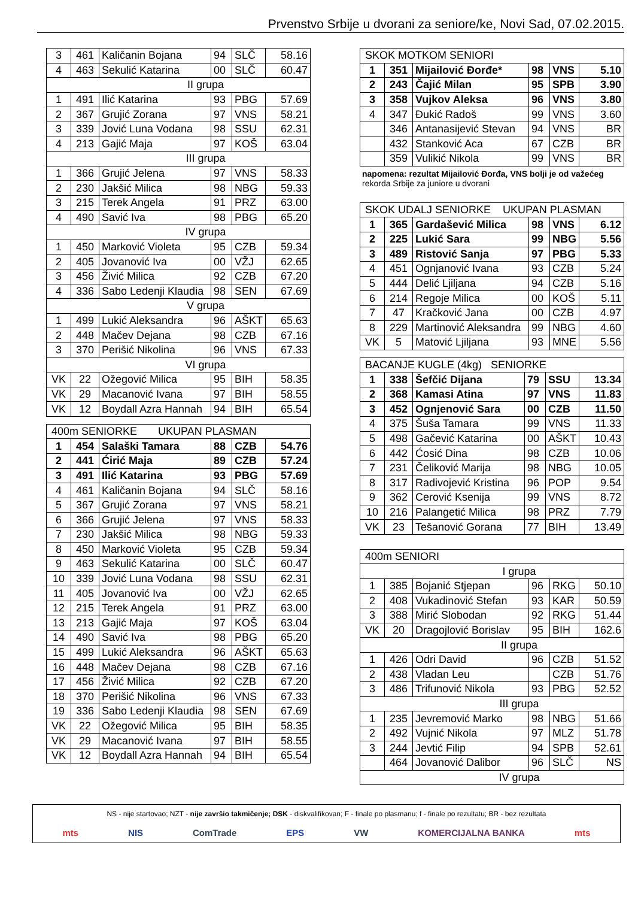Prvenstvo Srbije u dvorani za seniore/ke, Novi Sad, 07.02.2015.
| 3 | 461 | Kaličanin Bojana | 94 | SLČ | 58.16 |
| 4 | 463 | Sekulić Katarina | 00 | SLČ | 60.47 |
| II grupa | | | | | |
| 1 | 491 | Ilić Katarina | 93 | PBG | 57.69 |
| 2 | 367 | Grujić Zorana | 97 | VNS | 58.21 |
| 3 | 339 | Jović Luna Vodana | 98 | SSU | 62.31 |
| 4 | 213 | Gajić Maja | 97 | KOŠ | 63.04 |
| III grupa | | | | | |
| 1 | 366 | Grujić Jelena | 97 | VNS | 58.33 |
| 2 | 230 | Jakšić Milica | 98 | NBG | 59.33 |
| 3 | 215 | Terek Angela | 91 | PRZ | 63.00 |
| 4 | 490 | Savić Iva | 98 | PBG | 65.20 |
| IV grupa | | | | | |
| 1 | 450 | Marković Violeta | 95 | CZB | 59.34 |
| 2 | 405 | Jovanović Iva | 00 | VŽJ | 62.65 |
| 3 | 456 | Živić Milica | 92 | CZB | 67.20 |
| 4 | 336 | Sabo Ledenji Klaudia | 98 | SEN | 67.69 |
| V grupa | | | | | |
| 1 | 499 | Lukić Aleksandra | 96 | AŠKT | 65.63 |
| 2 | 448 | Mačev Dejana | 98 | CZB | 67.16 |
| 3 | 370 | Perišić Nikolina | 96 | VNS | 67.33 |
| VI grupa | | | | | |
| VK | 22 | Ožegović Milica | 95 | BIH | 58.35 |
| VK | 29 | Macanović Ivana | 97 | BIH | 58.55 |
| VK | 12 | Boydall Azra Hannah | 94 | BIH | 65.54 |
| 400m SENIORKE UKUPAN PLASMAN | | | | | |
| 1 | 454 | Salaški Tamara | 88 | CZB | 54.76 |
| 2 | 441 | Ćirić Maja | 89 | CZB | 57.24 |
| 3 | 491 | Ilić Katarina | 93 | PBG | 57.69 |
| 4 | 461 | Kaličanin Bojana | 94 | SLČ | 58.16 |
| 5 | 367 | Grujić Zorana | 97 | VNS | 58.21 |
| 6 | 366 | Grujić Jelena | 97 | VNS | 58.33 |
| 7 | 230 | Jakšić Milica | 98 | NBG | 59.33 |
| 8 | 450 | Marković Violeta | 95 | CZB | 59.34 |
| 9 | 463 | Sekulić Katarina | 00 | SLČ | 60.47 |
| 10 | 339 | Jović Luna Vodana | 98 | SSU | 62.31 |
| 11 | 405 | Jovanović Iva | 00 | VŽJ | 62.65 |
| 12 | 215 | Terek Angela | 91 | PRZ | 63.00 |
| 13 | 213 | Gajić Maja | 97 | KOŠ | 63.04 |
| 14 | 490 | Savić Iva | 98 | PBG | 65.20 |
| 15 | 499 | Lukić Aleksandra | 96 | AŠKT | 65.63 |
| 16 | 448 | Mačev Dejana | 98 | CZB | 67.16 |
| 17 | 456 | Živić Milica | 92 | CZB | 67.20 |
| 18 | 370 | Perišić Nikolina | 96 | VNS | 67.33 |
| 19 | 336 | Sabo Ledenji Klaudia | 98 | SEN | 67.69 |
| VK | 22 | Ožegović Milica | 95 | BIH | 58.35 |
| VK | 29 | Macanović Ivana | 97 | BIH | 58.55 |
| VK | 12 | Boydall Azra Hannah | 94 | BIH | 65.54 |
| SKOK MOTKOM SENIORI | | | | | |
| 1 | 351 | Mijailović Đorđe* | 98 | VNS | 5.10 |
| 2 | 243 | Čajić Milan | 95 | SPB | 3.90 |
| 3 | 358 | Vujkov Aleksa | 96 | VNS | 3.80 |
| 4 | 347 | Đukić Radoš | 99 | VNS | 3.60 |
| | 346 | Antanasijević Stevan | 94 | VNS | BR |
| | 432 | Stanković Aca | 67 | CZB | BR |
| | 359 | Vulikić Nikola | 99 | VNS | BR |
napomena: rezultat Mijailović Đorđa, VNS bolji je od važećeg
rekorda Srbije za juniore u dvorani
| SKOK UDALJ SENIORKE UKUPAN PLASMAN | | | | | |
| 1 | 365 | Gardašević Milica | 98 | VNS | 6.12 |
| 2 | 225 | Lukić Sara | 99 | NBG | 5.56 |
| 3 | 489 | Ristović Sanja | 97 | PBG | 5.33 |
| 4 | 451 | Ognjanović Ivana | 93 | CZB | 5.24 |
| 5 | 444 | Delić Ljiljana | 94 | CZB | 5.16 |
| 6 | 214 | Regoje Milica | 00 | KOŠ | 5.11 |
| 7 | 47 | Kračković Jana | 00 | CZB | 4.97 |
| 8 | 229 | Martinović Aleksandra | 99 | NBG | 4.60 |
| VK | 5 | Matović Ljiljana | 93 | MNE | 5.56 |
| BACANJE KUGLE (4kg) SENIORKE | | | | | |
| 1 | 338 | Šefčić Dijana | 79 | SSU | 13.34 |
| 2 | 368 | Kamasi Atina | 97 | VNS | 11.83 |
| 3 | 452 | Ognjenović Sara | 00 | CZB | 11.50 |
| 4 | 375 | Šuša Tamara | 99 | VNS | 11.33 |
| 5 | 498 | Gačević Katarina | 00 | AŠKT | 10.43 |
| 6 | 442 | Ćosić Dina | 98 | CZB | 10.06 |
| 7 | 231 | Čeliković Marija | 98 | NBG | 10.05 |
| 8 | 317 | Radivojević Kristina | 96 | POP | 9.54 |
| 9 | 362 | Cerović Ksenija | 99 | VNS | 8.72 |
| 10 | 216 | Palangetić Milica | 98 | PRZ | 7.79 |
| VK | 23 | Tešanović Gorana | 77 | BIH | 13.49 |
| 400m SENIORI | | | | | |
| I grupa | | | | | |
| 1 | 385 | Bojanić Stjepan | 96 | RKG | 50.10 |
| 2 | 408 | Vukadinović Stefan | 93 | KAR | 50.59 |
| 3 | 388 | Mirić Slobodan | 92 | RKG | 51.44 |
| VK | 20 | Dragojlović Borislav | 95 | BIH | 162.6 |
| II grupa | | | | | |
| 1 | 426 | Odri David | 96 | CZB | 51.52 |
| 2 | 438 | Vladan Leu | | CZB | 51.76 |
| 3 | 486 | Trifunović Nikola | 93 | PBG | 52.52 |
| III grupa | | | | | |
| 1 | 235 | Jevremović Marko | 98 | NBG | 51.66 |
| 2 | 492 | Vujnić Nikola | 97 | MLZ | 51.78 |
| 3 | 244 | Jevtić Filip | 94 | SPB | 52.61 |
| | 464 | Jovanović Dalibor | 96 | SLČ | NS |
| IV grupa | | | | | |
NS - nije startovao; NZT - nije završio takmičenje; DSK - diskvalifikovan; F - finale po plasmanu; f - finale po rezultatu; BR - bez rezultata
mts NIS ComTrade EPS VW KOMERCIJALNA BANKA mts